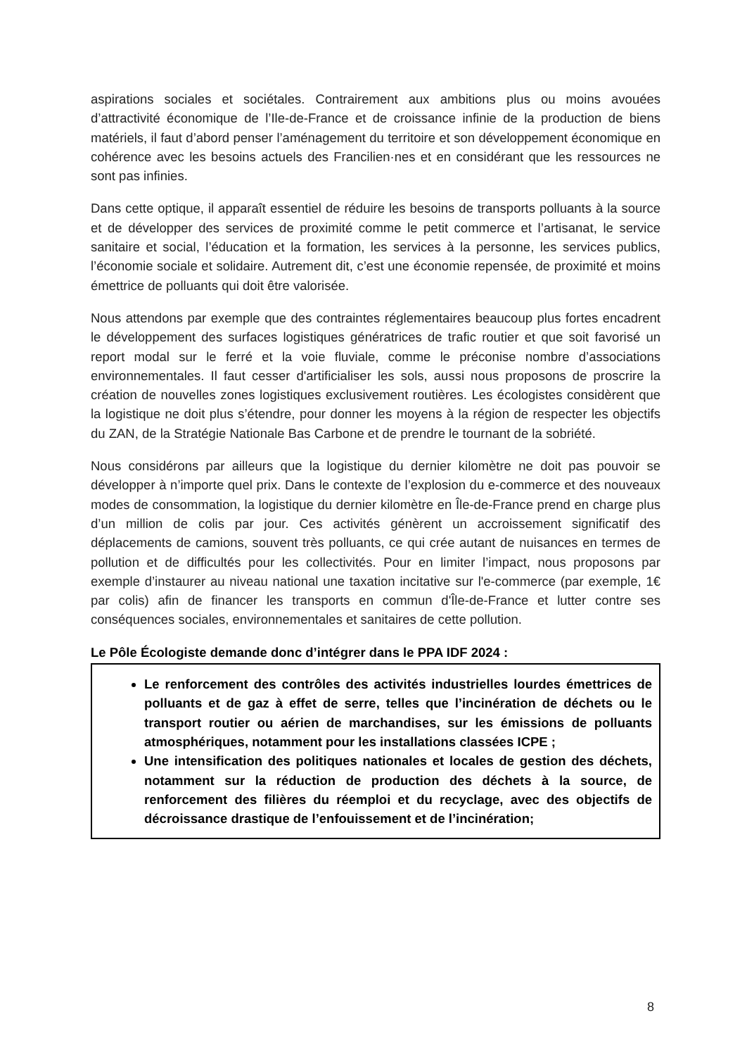aspirations sociales et sociétales. Contrairement aux ambitions plus ou moins avouées d’attractivité économique de l’Ile-de-France et de croissance infinie de la production de biens matériels, il faut d’abord penser l’aménagement du territoire et son développement économique en cohérence avec les besoins actuels des Francilien·nes et en considérant que les ressources ne sont pas infinies.
Dans cette optique, il apparaît essentiel de réduire les besoins de transports polluants à la source et de développer des services de proximité comme le petit commerce et l’artisanat, le service sanitaire et social, l’éducation et la formation, les services à la personne, les services publics, l’économie sociale et solidaire. Autrement dit, c’est une économie repensée, de proximité et moins émettrice de polluants qui doit être valorisée.
Nous attendons par exemple que des contraintes réglementaires beaucoup plus fortes encadrent le développement des surfaces logistiques génératrices de trafic routier et que soit favorisé un report modal sur le ferré et la voie fluviale, comme le préconise nombre d’associations environnementales. Il faut cesser d'artificialiser les sols, aussi nous proposons de proscrire la création de nouvelles zones logistiques exclusivement routières. Les écologistes considèrent que la logistique ne doit plus s’étendre, pour donner les moyens à la région de respecter les objectifs du ZAN, de la Stratégie Nationale Bas Carbone et de prendre le tournant de la sobriété.
Nous considérons par ailleurs que la logistique du dernier kilomètre ne doit pas pouvoir se développer à n’importe quel prix. Dans le contexte de l’explosion du e-commerce et des nouveaux modes de consommation, la logistique du dernier kilomètre en Île-de-France prend en charge plus d’un million de colis par jour. Ces activités génèrent un accroissement significatif des déplacements de camions, souvent très polluants, ce qui crée autant de nuisances en termes de pollution et de difficultés pour les collectivités. Pour en limiter l’impact, nous proposons par exemple d’instaurer au niveau national une taxation incitative sur l'e-commerce (par exemple, 1€ par colis) afin de financer les transports en commun d'Île-de-France et lutter contre ses conséquences sociales, environnementales et sanitaires de cette pollution.
Le Pôle Écologiste demande donc d’intégrer dans le PPA IDF 2024 :
Le renforcement des contrôles des activités industrielles lourdes émettrices de polluants et de gaz à effet de serre, telles que l’incinération de déchets ou le transport routier ou aérien de marchandises, sur les émissions de polluants atmosphériques, notamment pour les installations classées ICPE ;
Une intensification des politiques nationales et locales de gestion des déchets, notamment sur la réduction de production des déchets à la source, de renforcement des filières du réemploi et du recyclage, avec des objectifs de décroissance drastique de l’enfouissement et de l’incinération;
8